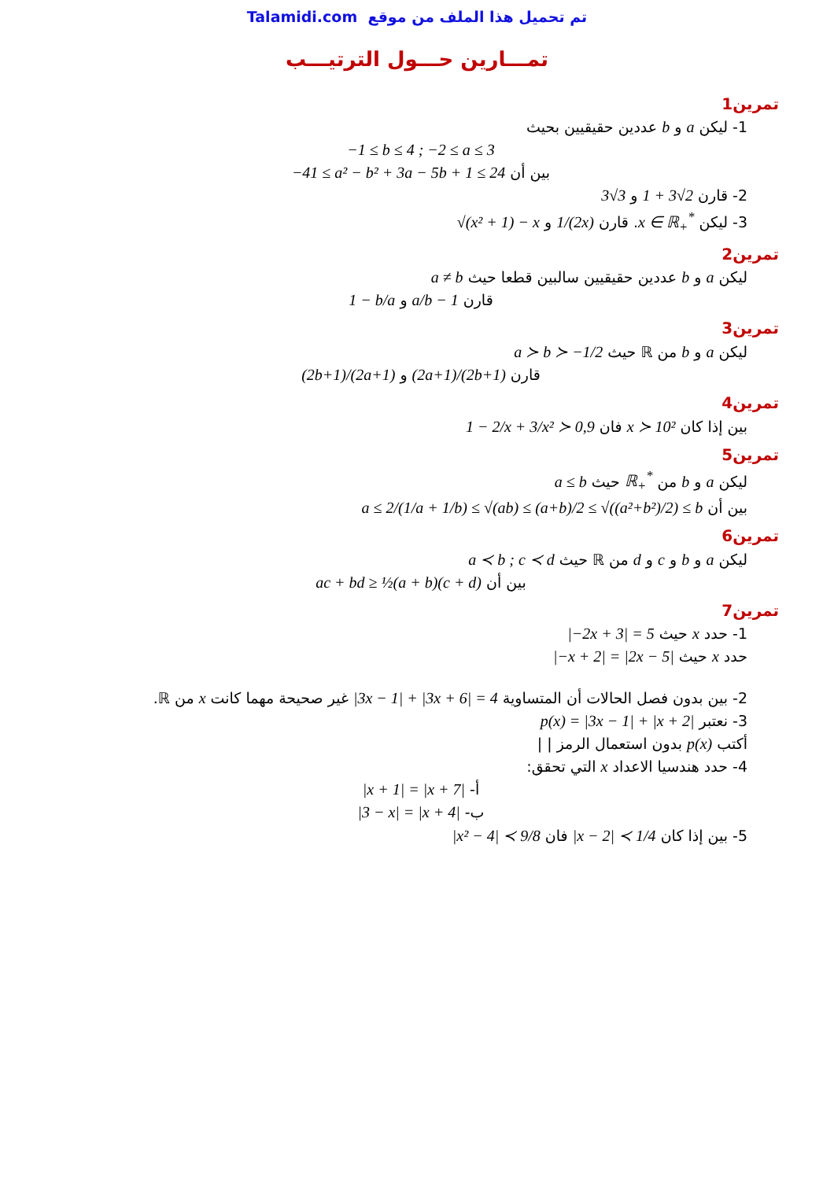Talamidi.com تم تحميل هذا الملف من موقع
تمـــارين حـــول الترتيـــب
تمرين1
1- ليكن a و b عددين حقيقيين بحيث
−1 ≤ b ≤ 4 ; −2 ≤ a ≤ 3
بين أن −41 ≤ a² − b² + 3a − 5b + 1 ≤ 24
2- قارن 1 + 3√2 و 3√3
3- ليكن x ∈ ℝ<sub>+</sub><sup>*</sup>. قارن 1/(2x) و √(x² + 1) − x
تمرين2
ليكن a و b عددين حقيقيين سالبين قطعا حيث a ≠ b
قارن a/b − 1 و 1 − b/a
تمرين3
ليكن a و b من ℝ حيث a ≻ b ≻ −1/2
قارن (2a+1)/(2b+1) و (2b+1)/(2a+1)
تمرين4
بين إذا كان x ≻ 10² فان 1 − 2/x + 3/x² ≻ 0,9
تمرين5
ليكن a و b من ℝ<sub>+</sub><sup>*</sup> حيث a ≤ b
بين أن a ≤ 2/(1/a + 1/b) ≤ √(ab) ≤ (a+b)/2 ≤ √((a²+b²)/2) ≤ b
تمرين6
ليكن a و b و c و d من ℝ حيث a ≺ b ; c ≺ d
بين أن ac + bd ≥ ½(a + b)(c + d)
تمرين7
1- حدد x حيث |−2x + 3| = 5
حدد x حيث |−x + 2| = |2x − 5|
2- بين بدون فصل الحالات أن المتساوية |3x − 1| + |3x + 6| = 4 غير صحيحة مهما كانت x من ℝ.
3- نعتبر p(x) = |3x − 1| + |x + 2|
أكتب p(x) بدون استعمال الرمز | |
4- حدد هندسيا الاعداد x التي تحقق:
أ- |x + 1| = |x + 7|
ب- |3 − x| = |x + 4|
5- بين إذا كان |x − 2| ≺ 1/4 فان |x² − 4| ≺ 9/8